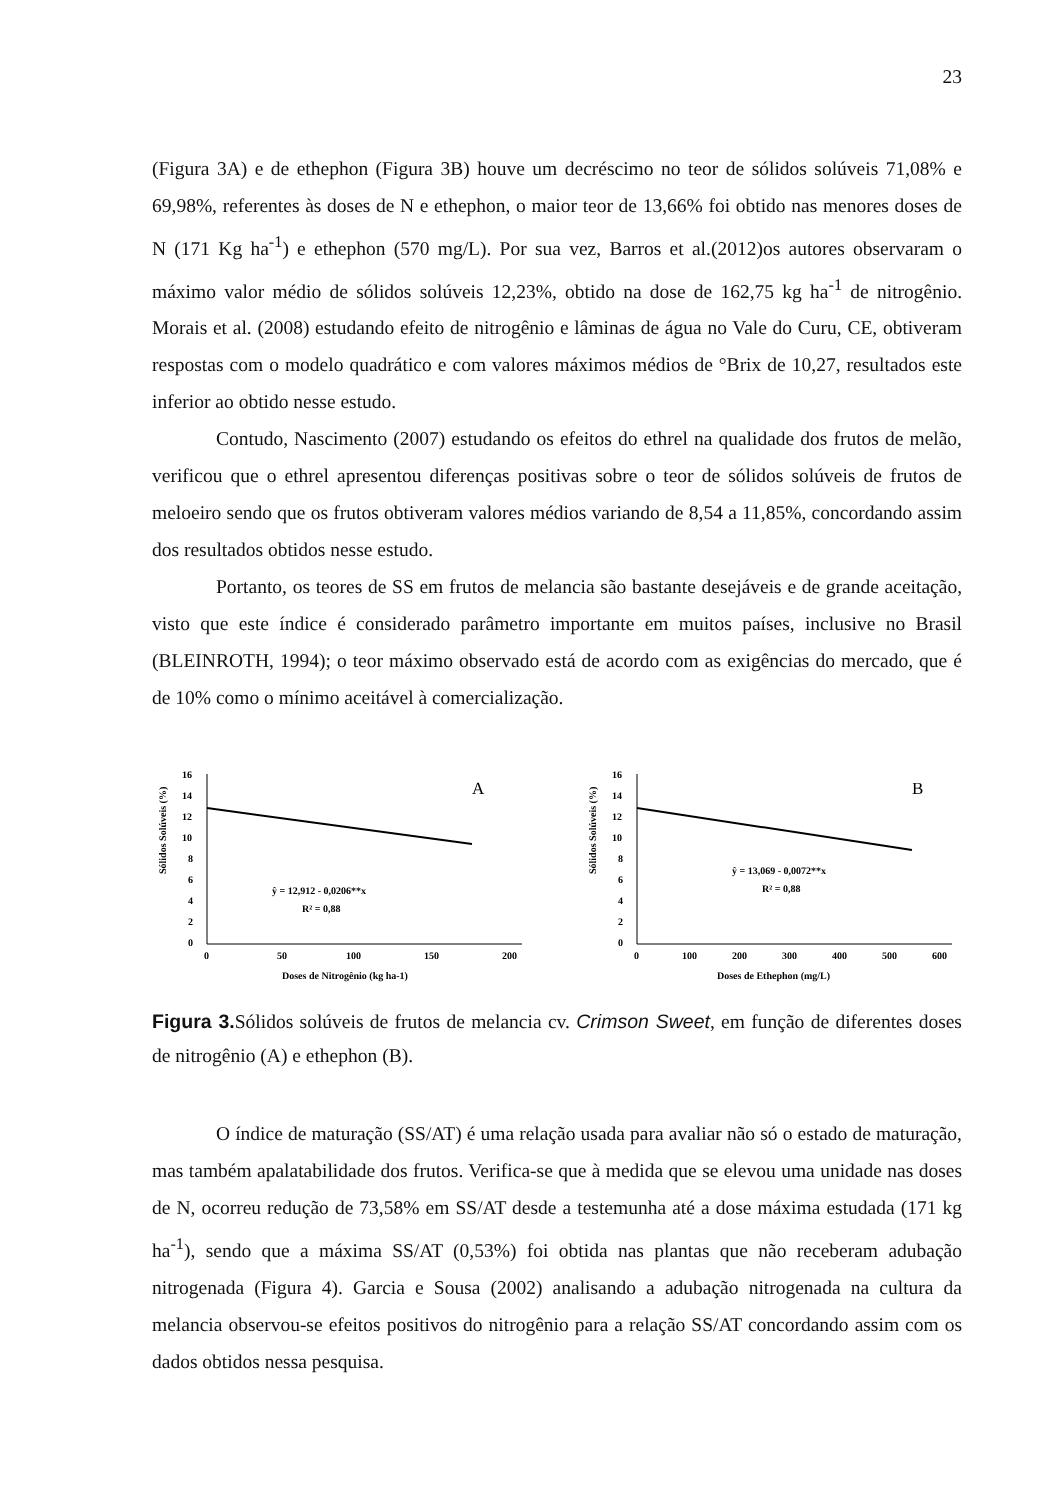23
(Figura 3A) e de ethephon (Figura 3B) houve um decréscimo no teor de sólidos solúveis 71,08% e 69,98%, referentes às doses de N e ethephon, o maior teor de 13,66% foi obtido nas menores doses de N (171 Kg ha<sup>-1</sup>) e ethephon (570 mg/L). Por sua vez, Barros et al.(2012)os autores observaram o máximo valor médio de sólidos solúveis 12,23%, obtido na dose de 162,75 kg ha<sup>-1</sup> de nitrogênio. Morais et al. (2008) estudando efeito de nitrogênio e lâminas de água no Vale do Curu, CE, obtiveram respostas com o modelo quadrático e com valores máximos médios de °Brix de 10,27, resultados este inferior ao obtido nesse estudo.
Contudo, Nascimento (2007) estudando os efeitos do ethrel na qualidade dos frutos de melão, verificou que o ethrel apresentou diferenças positivas sobre o teor de sólidos solúveis de frutos de meloeiro sendo que os frutos obtiveram valores médios variando de 8,54 a 11,85%, concordando assim dos resultados obtidos nesse estudo.
Portanto, os teores de SS em frutos de melancia são bastante desejáveis e de grande aceitação, visto que este índice é considerado parâmetro importante em muitos países, inclusive no Brasil (BLEINROTH, 1994); o teor máximo observado está de acordo com as exigências do mercado, que é de 10% como o mínimo aceitável à comercialização.
Sólidos Solúveis (%)
16
14
12
10
8
6
4
2
0
0
50
100
150
200
Doses de Nitrogênio (kg ha-1)
A
ŷ = 12,912 - 0,0206**x
R² = 0,88
Sólidos Solúveis (%)
16
14
12
10
8
6
4
2
0
0
100
200
300
400
500
600
Doses de Ethephon (mg/L)
B
ŷ = 13,069 - 0,0072**x
R² = 0,88
Figura 3. Sólidos solúveis de frutos de melancia cv. Crimson Sweet, em função de diferentes doses de nitrogênio (A) e ethephon (B).
O índice de maturação (SS/AT) é uma relação usada para avaliar não só o estado de maturação, mas também apalatabilidade dos frutos. Verifica-se que à medida que se elevou uma unidade nas doses de N, ocorreu redução de 73,58% em SS/AT desde a testemunha até a dose máxima estudada (171 kg ha<sup>-1</sup>), sendo que a máxima SS/AT (0,53%) foi obtida nas plantas que não receberam adubação nitrogenada (Figura 4). Garcia e Sousa (2002) analisando a adubação nitrogenada na cultura da melancia observou-se efeitos positivos do nitrogênio para a relação SS/AT concordando assim com os dados obtidos nessa pesquisa.